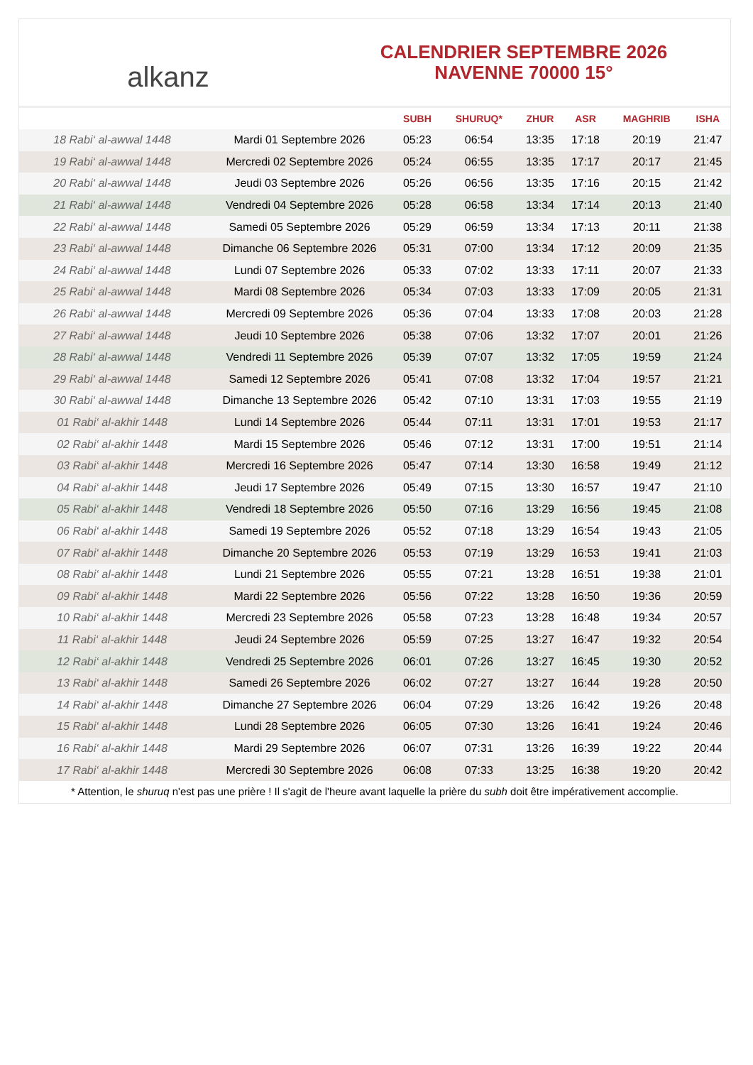alkanz
CALENDRIER SEPTEMBRE 2026
NAVENNE 70000 15°
| | | SUBH | SHURUQ* | ZHUR | ASR | MAGHRIB | ISHA |
| --- | --- | --- | --- | --- | --- | --- | --- |
| 18 Rabi‘ al-awwal 1448 | Mardi 01 Septembre 2026 | 05:23 | 06:54 | 13:35 | 17:18 | 20:19 | 21:47 |
| 19 Rabi‘ al-awwal 1448 | Mercredi 02 Septembre 2026 | 05:24 | 06:55 | 13:35 | 17:17 | 20:17 | 21:45 |
| 20 Rabi‘ al-awwal 1448 | Jeudi 03 Septembre 2026 | 05:26 | 06:56 | 13:35 | 17:16 | 20:15 | 21:42 |
| 21 Rabi‘ al-awwal 1448 | Vendredi 04 Septembre 2026 | 05:28 | 06:58 | 13:34 | 17:14 | 20:13 | 21:40 |
| 22 Rabi‘ al-awwal 1448 | Samedi 05 Septembre 2026 | 05:29 | 06:59 | 13:34 | 17:13 | 20:11 | 21:38 |
| 23 Rabi‘ al-awwal 1448 | Dimanche 06 Septembre 2026 | 05:31 | 07:00 | 13:34 | 17:12 | 20:09 | 21:35 |
| 24 Rabi‘ al-awwal 1448 | Lundi 07 Septembre 2026 | 05:33 | 07:02 | 13:33 | 17:11 | 20:07 | 21:33 |
| 25 Rabi‘ al-awwal 1448 | Mardi 08 Septembre 2026 | 05:34 | 07:03 | 13:33 | 17:09 | 20:05 | 21:31 |
| 26 Rabi‘ al-awwal 1448 | Mercredi 09 Septembre 2026 | 05:36 | 07:04 | 13:33 | 17:08 | 20:03 | 21:28 |
| 27 Rabi‘ al-awwal 1448 | Jeudi 10 Septembre 2026 | 05:38 | 07:06 | 13:32 | 17:07 | 20:01 | 21:26 |
| 28 Rabi‘ al-awwal 1448 | Vendredi 11 Septembre 2026 | 05:39 | 07:07 | 13:32 | 17:05 | 19:59 | 21:24 |
| 29 Rabi‘ al-awwal 1448 | Samedi 12 Septembre 2026 | 05:41 | 07:08 | 13:32 | 17:04 | 19:57 | 21:21 |
| 30 Rabi‘ al-awwal 1448 | Dimanche 13 Septembre 2026 | 05:42 | 07:10 | 13:31 | 17:03 | 19:55 | 21:19 |
| 01 Rabi‘ al-akhir 1448 | Lundi 14 Septembre 2026 | 05:44 | 07:11 | 13:31 | 17:01 | 19:53 | 21:17 |
| 02 Rabi‘ al-akhir 1448 | Mardi 15 Septembre 2026 | 05:46 | 07:12 | 13:31 | 17:00 | 19:51 | 21:14 |
| 03 Rabi‘ al-akhir 1448 | Mercredi 16 Septembre 2026 | 05:47 | 07:14 | 13:30 | 16:58 | 19:49 | 21:12 |
| 04 Rabi‘ al-akhir 1448 | Jeudi 17 Septembre 2026 | 05:49 | 07:15 | 13:30 | 16:57 | 19:47 | 21:10 |
| 05 Rabi‘ al-akhir 1448 | Vendredi 18 Septembre 2026 | 05:50 | 07:16 | 13:29 | 16:56 | 19:45 | 21:08 |
| 06 Rabi‘ al-akhir 1448 | Samedi 19 Septembre 2026 | 05:52 | 07:18 | 13:29 | 16:54 | 19:43 | 21:05 |
| 07 Rabi‘ al-akhir 1448 | Dimanche 20 Septembre 2026 | 05:53 | 07:19 | 13:29 | 16:53 | 19:41 | 21:03 |
| 08 Rabi‘ al-akhir 1448 | Lundi 21 Septembre 2026 | 05:55 | 07:21 | 13:28 | 16:51 | 19:38 | 21:01 |
| 09 Rabi‘ al-akhir 1448 | Mardi 22 Septembre 2026 | 05:56 | 07:22 | 13:28 | 16:50 | 19:36 | 20:59 |
| 10 Rabi‘ al-akhir 1448 | Mercredi 23 Septembre 2026 | 05:58 | 07:23 | 13:28 | 16:48 | 19:34 | 20:57 |
| 11 Rabi‘ al-akhir 1448 | Jeudi 24 Septembre 2026 | 05:59 | 07:25 | 13:27 | 16:47 | 19:32 | 20:54 |
| 12 Rabi‘ al-akhir 1448 | Vendredi 25 Septembre 2026 | 06:01 | 07:26 | 13:27 | 16:45 | 19:30 | 20:52 |
| 13 Rabi‘ al-akhir 1448 | Samedi 26 Septembre 2026 | 06:02 | 07:27 | 13:27 | 16:44 | 19:28 | 20:50 |
| 14 Rabi‘ al-akhir 1448 | Dimanche 27 Septembre 2026 | 06:04 | 07:29 | 13:26 | 16:42 | 19:26 | 20:48 |
| 15 Rabi‘ al-akhir 1448 | Lundi 28 Septembre 2026 | 06:05 | 07:30 | 13:26 | 16:41 | 19:24 | 20:46 |
| 16 Rabi‘ al-akhir 1448 | Mardi 29 Septembre 2026 | 06:07 | 07:31 | 13:26 | 16:39 | 19:22 | 20:44 |
| 17 Rabi‘ al-akhir 1448 | Mercredi 30 Septembre 2026 | 06:08 | 07:33 | 13:25 | 16:38 | 19:20 | 20:42 |
* Attention, le shuruq n'est pas une prière ! Il s'agit de l'heure avant laquelle la prière du subh doit être impérativement accomplie.